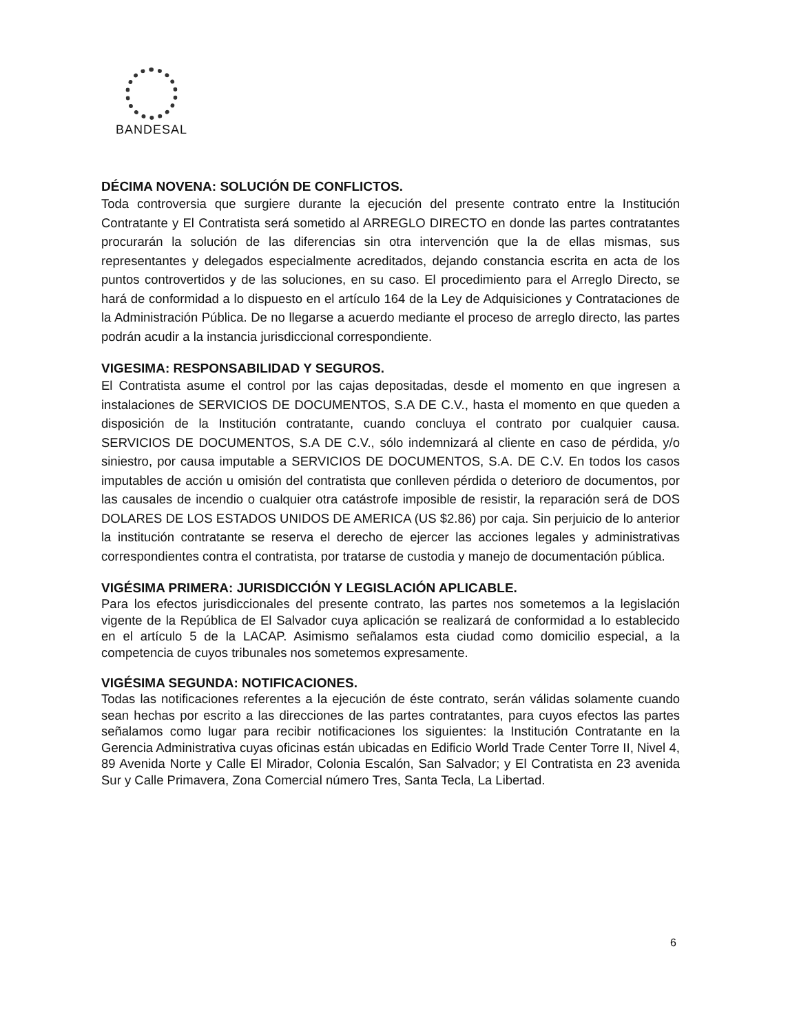BANDESAL
DÉCIMA NOVENA: SOLUCIÓN DE CONFLICTOS.
Toda controversia que surgiere durante la ejecución del presente contrato entre la Institución Contratante y El Contratista será sometido al ARREGLO DIRECTO en donde las partes contratantes procurarán la solución de las diferencias sin otra intervención que la de ellas mismas, sus representantes y delegados especialmente acreditados, dejando constancia escrita en acta de los puntos controvertidos y de las soluciones, en su caso. El procedimiento para el Arreglo Directo, se hará de conformidad a lo dispuesto en el artículo 164 de la Ley de Adquisiciones y Contrataciones de la Administración Pública. De no llegarse a acuerdo mediante el proceso de arreglo directo, las partes podrán acudir a la instancia jurisdiccional correspondiente.
VIGESIMA: RESPONSABILIDAD Y SEGUROS.
El Contratista asume el control por las cajas depositadas, desde el momento en que ingresen a instalaciones de SERVICIOS DE DOCUMENTOS, S.A DE C.V., hasta el momento en que queden a disposición de la Institución contratante, cuando concluya el contrato por cualquier causa. SERVICIOS DE DOCUMENTOS, S.A DE C.V., sólo indemnizará al cliente en caso de pérdida, y/o siniestro, por causa imputable a SERVICIOS DE DOCUMENTOS, S.A. DE C.V. En todos los casos imputables de acción u omisión del contratista que conlleven pérdida o deterioro de documentos, por las causales de incendio o cualquier otra catástrofe imposible de resistir, la reparación será de DOS DOLARES DE LOS ESTADOS UNIDOS DE AMERICA (US $2.86) por caja. Sin perjuicio de lo anterior la institución contratante se reserva el derecho de ejercer las acciones legales y administrativas correspondientes contra el contratista, por tratarse de custodia y manejo de documentación pública.
VIGÉSIMA PRIMERA: JURISDICCIÓN Y LEGISLACIÓN APLICABLE.
Para los efectos jurisdiccionales del presente contrato, las partes nos sometemos a la legislación vigente de la República de El Salvador cuya aplicación se realizará de conformidad a lo establecido en el artículo 5 de la LACAP. Asimismo señalamos esta ciudad como domicilio especial, a la competencia de cuyos tribunales nos sometemos expresamente.
VIGÉSIMA SEGUNDA: NOTIFICACIONES.
Todas las notificaciones referentes a la ejecución de éste contrato, serán válidas solamente cuando sean hechas por escrito a las direcciones de las partes contratantes, para cuyos efectos las partes señalamos como lugar para recibir notificaciones los siguientes: la Institución Contratante en la Gerencia Administrativa cuyas oficinas están ubicadas en Edificio World Trade Center Torre II, Nivel 4, 89 Avenida Norte y Calle El Mirador, Colonia Escalón, San Salvador; y El Contratista en 23 avenida Sur y Calle Primavera, Zona Comercial número Tres, Santa Tecla, La Libertad.
6